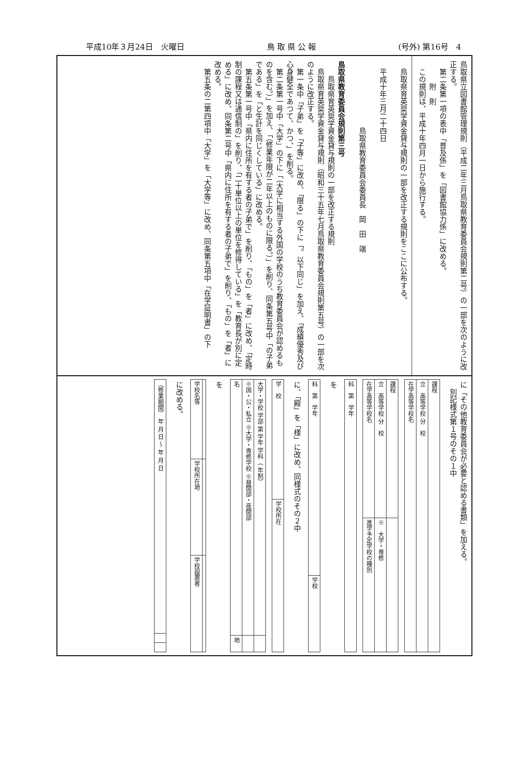平成10年３月24日　火曜日 鳥 取 県 公 報 (号外) 第16号　4
鳥取県立図書館管理規則（平成二年三月鳥取県教育委員会規則第二号）の一部を次のように改正する。
　第二条第一項の表中「普及係」を「図書館協力係」に改める。
　　　附　則
　この規則は、平成十年四月一日から施行する。
　鳥取県育英奨学資金貸与規則の一部を改正する規則をここに公布する。
　平成十年三月二十四日
　　　　　　　　　鳥取県教育委員会委員長　岡　田　端
鳥取県教育委員会規則第三号
　　鳥取県育英奨学資金貸与規則の一部を改正する規則
　鳥取県育英奨学資金貸与規則（昭和三十五年七月鳥取県教育委員会規則第五号）の一部を次のように改正する。
　第一条中「子弟」を「子等」に改め、「限る」の下に「。以下同じ」を加え、「成績優秀及び心身健全であつて、かつ、」を削る。
　第二条第一号中「大学」の下に「（大学に相当する外国の学校のうち教育委員会が認めるものを含む。）」を加え、「（修業年限が二年以上のものに限る。）」を削り、同条第五号中「の子弟である」を「と生計を同じくしている」に改める。
　第五条第一号中「県内に住所を有する者の子弟で」を削り、「もの」を「者」に改め、「定時制の課程又は通信制の」を削り、「二十単位以上の単位を修得している」を「教育長が別に定める」に改め、同条第二号中「県内に住所を有する者の子弟で」を削り、「もの」を「者」に改める。
　第五条の二第四項中「大学」を「大学等」に改め、同条第五項中「在学証明書」の下
に「その他教育委員会が必要と認める書類」を加える。
　別記様式第１号のその１中
| 在学高等学校名 | 立 高等学校 分 校 | 課程 |
| 在学高等学校名 | 立 高等学校 分 校 | 課程 |
| 進学予定学校の種別 | ※ 大学・専修 | |
| 科 第 学年 |
を
| 科 第 学年 |
| 学校 |
に、「殿」を「様」に改め、同様式のその２中
| 学 校 |
| 学校所在 |
| 名 | ※国・公・私立 ※大学・専修学校 ※昼間部・夜間部 | 大学・学校 学部 第 学年 学科（ 年制） |
| 地 | | |
を
| 学校名等 | |
| 学校所在地 | |
| 学校設置者 | |
に改める。
| （修業期間） 年 月 日 〜 年 月 日 |